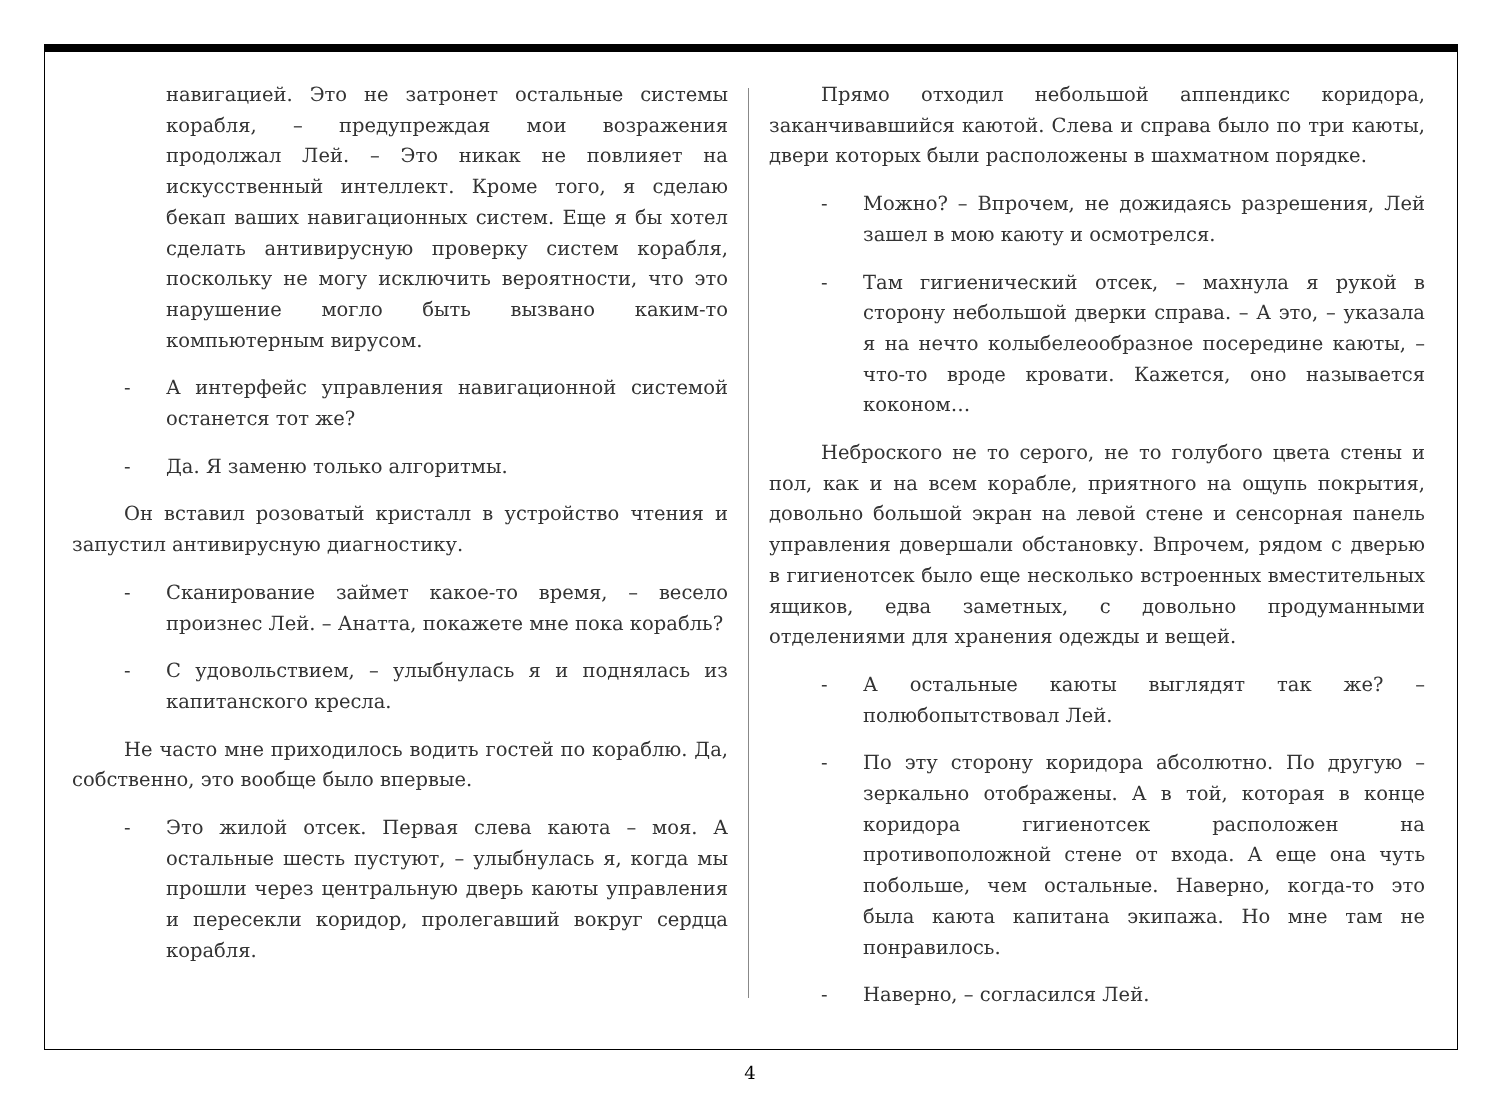навигацией. Это не затронет остальные системы корабля, – предупреждая мои возражения продолжал Лей. – Это никак не повлияет на искусственный интеллект. Кроме того, я сделаю бекап ваших навигационных систем. Еще я бы хотел сделать антивирусную проверку систем корабля, поскольку не могу исключить вероятности, что это нарушение могло быть вызвано каким-то компьютерным вирусом.
- А интерфейс управления навигационной системой останется тот же?
- Да. Я заменю только алгоритмы.
Он вставил розоватый кристалл в устройство чтения и запустил антивирусную диагностику.
- Сканирование займет какое-то время, – весело произнес Лей. – Анатта, покажете мне пока корабль?
- С удовольствием, – улыбнулась я и поднялась из капитанского кресла.
Не часто мне приходилось водить гостей по кораблю. Да, собственно, это вообще было впервые.
- Это жилой отсек. Первая слева каюта – моя. А остальные шесть пустуют, – улыбнулась я, когда мы прошли через центральную дверь каюты управления и пересекли коридор, пролегавший вокруг сердца корабля.
Прямо отходил небольшой аппендикс коридора, заканчивавшийся каютой. Слева и справа было по три каюты, двери которых были расположены в шахматном порядке.
- Можно? – Впрочем, не дожидаясь разрешения, Лей зашел в мою каюту и осмотрелся.
- Там гигиенический отсек, – махнула я рукой в сторону небольшой дверки справа. – А это, – указала я на нечто колыбелеообразное посередине каюты, – что-то вроде кровати. Кажется, оно называется коконом…
Неброского не то серого, не то голубого цвета стены и пол, как и на всем корабле, приятного на ощупь покрытия, довольно большой экран на левой стене и сенсорная панель управления довершали обстановку. Впрочем, рядом с дверью в гигиенотсек было еще несколько встроенных вместительных ящиков, едва заметных, с довольно продуманными отделениями для хранения одежды и вещей.
- А остальные каюты выглядят так же? – полюбопытствовал Лей.
- По эту сторону коридора абсолютно. По другую – зеркально отображены. А в той, которая в конце коридора гигиенотсек расположен на противоположной стене от входа. А еще она чуть побольше, чем остальные. Наверно, когда-то это была каюта капитана экипажа. Но мне там не понравилось.
- Наверно, – согласился Лей.
4